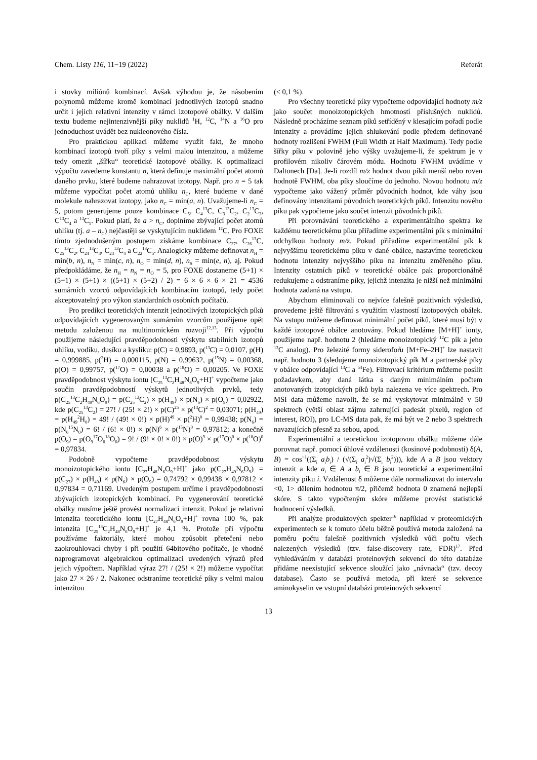Chem. Listy 116, 11−19 (2022) Referát
i stovky miliónů kombinací. Avšak výhodou je, že násobením polynomů můžeme kromě kombinací jednotlivých izotopů snadno určit i jejich relativní intenzity v rámci izotopové obálky. V dalším textu budeme nejintenzivnější píky nuklidů <sup>1</sup>H, <sup>12</sup>C, <sup>14</sup>N a <sup>16</sup>O pro jednoduchost uvádět bez nukleonového čísla.
Pro praktickou aplikaci můžeme využít fakt, že mnoho kombinací izotopů tvoří píky s velmi malou intenzitou, a můžeme tedy omezit „šířku“ teoretické izotopové obálky. K optimalizaci výpočtu zavedeme konstantu n, která definuje maximální počet atomů daného prvku, které budeme nahrazovat izotopy. Např. pro n = 5 tak můžeme vypočítat počet atomů uhlíku n<sub>C</sub>, které budeme v dané molekule nahrazovat izotopy, jako n<sub>C</sub> = min(a, n). Uvažujeme-li n<sub>C</sub> = 5, potom generujeme pouze kombinace C<sub>5</sub>, C<sub>4</sub><sup>13</sup>C, C<sub>3</sub><sup>13</sup>C<sub>2</sub>, C<sub>2</sub><sup>13</sup>C<sub>3</sub>, C<sup>13</sup>C<sub>4</sub> a <sup>13</sup>C<sub>5</sub>. Pokud platí, že a > n<sub>C</sub>, doplníme zbývající počet atomů uhlíku (tj. a – n<sub>C</sub>) nejčastěji se vyskytujícím nuklidem <sup>12</sup>C. Pro FOXE tímto zjednodušeným postupem získáme kombinace C<sub>27</sub>, C<sub>26</sub><sup>13</sup>C, C<sub>25</sub><sup>13</sup>C<sub>2</sub>, C<sub>24</sub><sup>13</sup>C<sub>3</sub>, C<sub>23</sub><sup>13</sup>C<sub>4</sub> a C<sub>22</sub><sup>13</sup>C<sub>5</sub>. Analogicky můžeme definovat n<sub>H</sub> = min(b, n), n<sub>N</sub> = min(c, n), n<sub>O</sub> = min(d, n), n<sub>S</sub> = min(e, n), aj. Pokud předpokládáme, že n<sub>H</sub> = n<sub>N</sub> = n<sub>O</sub> = 5, pro FOXE dostaneme (5+1) × (5+1) × (5+1) × ((5+1) × (5+2) / 2) = 6 × 6 × 6 × 21 = 4536 sumárních vzorců odpovídajících kombinacím izotopů, tedy počet akceptovatelný pro výkon standardních osobních počítačů.
Pro predikci teoretických intenzit jednotlivých izotopických píků odpovídajících vygenerovaným sumárním vzorcům použijeme opět metodu založenou na multinomickém rozvoji<sup>12,13</sup>. Při výpočtu použijeme následující pravděpodobnosti výskytu stabilních izotopů uhlíku, vodíku, dusíku a kyslíku: p(C) = 0,9893, p(<sup>13</sup>C) = 0,0107, p(H) = 0,999885, p(<sup>2</sup>H) = 0,000115, p(N) = 0,99632, p(<sup>15</sup>N) = 0,00368, p(O) = 0,99757, p(<sup>17</sup>O) = 0,00038 a p(<sup>18</sup>O) = 0,00205. Ve FOXE pravděpodobnost výskytu iontu [C<sub>25</sub><sup>13</sup>C<sub>2</sub>H<sub>48</sub>N<sub>6</sub>O<sub>9</sub>+H]<sup>+</sup> vypočteme jako součin pravděpodobností výskytů jednotlivých prvků, tedy p(C<sub>25</sub><sup>13</sup>C<sub>2</sub>H<sub>49</sub>N<sub>6</sub>O<sub>9</sub>) = p(C<sub>25</sub><sup>13</sup>C<sub>2</sub>) × p(H<sub>49</sub>) × p(N<sub>6</sub>) × p(O<sub>9</sub>) = 0,02922, kde p(C<sub>25</sub><sup>13</sup>C<sub>2</sub>) = 27! / (25! × 2!) × p(C)<sup>25</sup> × p(<sup>13</sup>C)<sup>2</sup> = 0,03071; p(H<sub>49</sub>) = p(H<sub>49</sub><sup>2</sup>H<sub>0</sub>) = 49! / (49! × 0!) × p(H)<sup>49</sup> × p(<sup>2</sup>H)<sup>0</sup> = 0,99438; p(N<sub>6</sub>) = p(N<sub>6</sub><sup>15</sup>N<sub>0</sub>) = 6! / (6! × 0!) × p(N)<sup>6</sup> × p(<sup>15</sup>N)<sup>0</sup> = 0,97812; a konečně p(O<sub>9</sub>) = p(O<sub>9</sub><sup>17</sup>O<sub>0</sub><sup>18</sup>O<sub>0</sub>) = 9! / (9! × 0! × 0!) × p(O)<sup>9</sup> × p(<sup>17</sup>O)<sup>0</sup> × p(<sup>18</sup>O)<sup>0</sup> = 0,97834.
Podobně vypočteme pravděpodobnost výskytu monoizotopického iontu [C<sub>27</sub>H<sub>48</sub>N<sub>6</sub>O<sub>9</sub>+H]<sup>+</sup> jako p(C<sub>27</sub>H<sub>49</sub>N<sub>6</sub>O<sub>9</sub>) = p(C<sub>27</sub>) × p(H<sub>49</sub>) × p(N<sub>6</sub>) × p(O<sub>9</sub>) = 0,74792 × 0,99438 × 0,97812 × 0,97834 = 0,71169. Uvedeným postupem určíme i pravděpodobnosti zbývajících izotopických kombinací. Po vygenerování teoretické obálky musíme ještě provést normalizaci intenzit. Pokud je relativní intenzita teoretického iontu [C<sub>27</sub>H<sub>48</sub>N<sub>6</sub>O<sub>9</sub>+H]<sup>+</sup> rovna 100 %, pak intenzita [C<sub>25</sub><sup>13</sup>C<sub>2</sub>H<sub>48</sub>N<sub>6</sub>O<sub>9</sub>+H]<sup>+</sup> je 4,1 %. Protože při výpočtu používáme faktoriály, které mohou způsobit přetečení nebo zaokrouhlovací chyby i při použití 64bitového počítače, je vhodné naprogramovat algebraickou optimalizaci uvedených výrazů před jejich výpočtem. Například výraz 27! / (25! × 2!) můžeme vypočítat jako 27 × 26 / 2. Nakonec odstraníme teoretické píky s velmi malou intenzitou
(≤ 0,1 %).
Pro všechny teoretické píky vypočteme odpovídající hodnoty m/z jako součet monoizotopických hmotností příslušných nuklidů. Následně procházíme seznam píků setříděný v klesajícím pořadí podle intenzity a provádíme jejich shlukování podle předem definované hodnoty rozlišení FWHM (Full Width at Half Maximum). Tedy podle šířky píku v polovině jeho výšky uvažujeme-li, že spektrum je v profilovém nikoliv čárovém módu. Hodnotu FWHM uvádíme v Daltonech [Da]. Je-li rozdíl m/z hodnot dvou píků menší nebo roven hodnotě FWHM, oba píky sloučíme do jednoho. Novou hodnotu m/z vypočteme jako vážený průměr původních hodnot, kde váhy jsou definovány intenzitami původních teoretických píků. Intenzitu nového píku pak vypočteme jako součet intenzit původních píků.
Při porovnávání teoretického a experimentálního spektra ke každému teoretickému píku přiřadíme experimentální pík s minimální odchylkou hodnoty m/z. Pokud přiřadíme experimentální pík k nejvyššímu teoretickému píku v dané obálce, nastavíme teoretickou hodnotu intenzity nejvyššího píku na intenzitu změřeného píku. Intenzity ostatních píků v teoretické obálce pak proporcionálně redukujeme a odstraníme píky, jejichž intenzita je nižší než minimální hodnota zadaná na vstupu.
Abychom eliminovali co nejvíce falešně pozitivních výsledků, provedeme ještě filtrování s využitím vlastností izotopových obálek. Na vstupu můžeme definovat minimální počet píků, které musí být v každé izotopové obálce anotovány. Pokud hledáme [M+H]<sup>+</sup> ionty, použijeme např. hodnotu 2 (hledáme monoizotopický <sup>12</sup>C pík a jeho <sup>13</sup>C analog). Pro železité formy siderofor̊u [M+Fe–2H]<sup>+</sup> lze nastavit např. hodnotu 3 (sledujeme monoizotopický pík M a partnerské píky v obálce odpovídající <sup>13</sup>C a <sup>54</sup>Fe). Filtrovací kritérium můžeme posílit požadavkem, aby daná látka s daným minimálním počtem anotovaných izotopických píků byla nalezena ve více spektrech. Pro MSI data můžeme navolit, že se má vyskytovat minimálně v 50 spektrech (větší oblast zájmu zahrnující padesát pixelů, region of interest, ROI), pro LC-MS data pak, že má být ve 2 nebo 3 spektrech navazujících přesně za sebou, apod.
Experimentální a teoretickou izotopovou obálku můžeme dále porovnat např. pomocí úhlové vzdálenosti (kosinové podobnosti) δ(A, B) = cos<sup>−1</sup>((Σ<sub>i</sub> a<sub>i</sub>b<sub>i</sub>) / (√(Σ<sub>i</sub> a<sub>i</sub><sup>2</sup>)√(Σ<sub>i</sub> b<sub>i</sub><sup>2</sup>))), kde A a B jsou vektory intenzit a kde a<sub>i</sub> ∈ A a b<sub>i</sub> ∈ B jsou teoretické a experimentální intenzity píku i. Vzdálenost δ můžeme dále normalizovat do intervalu <0, 1> dělením hodnotou π/2, přičemž hodnota 0 znamená nejlepší skóre. S takto vypočteným skóre můžeme provést statistické hodnocení výsledků.
Při analýze produktových spekter<sup>16</sup> například v proteomických experimentech se k tomuto účelu běžně používá metoda založená na poměru počtu falešně pozitivních výsledků vůči počtu všech nalezených výsledků (tzv. false-discovery rate, FDR)<sup>17</sup>. Před vyhledáváním v databázi proteinových sekvencí do této databáze přidáme neexistující sekvence sloužící jako „návnada“ (tzv. decoy database). Často se používá metoda, při které se sekvence aminokyselin ve vstupní databázi proteinových sekvencí
13